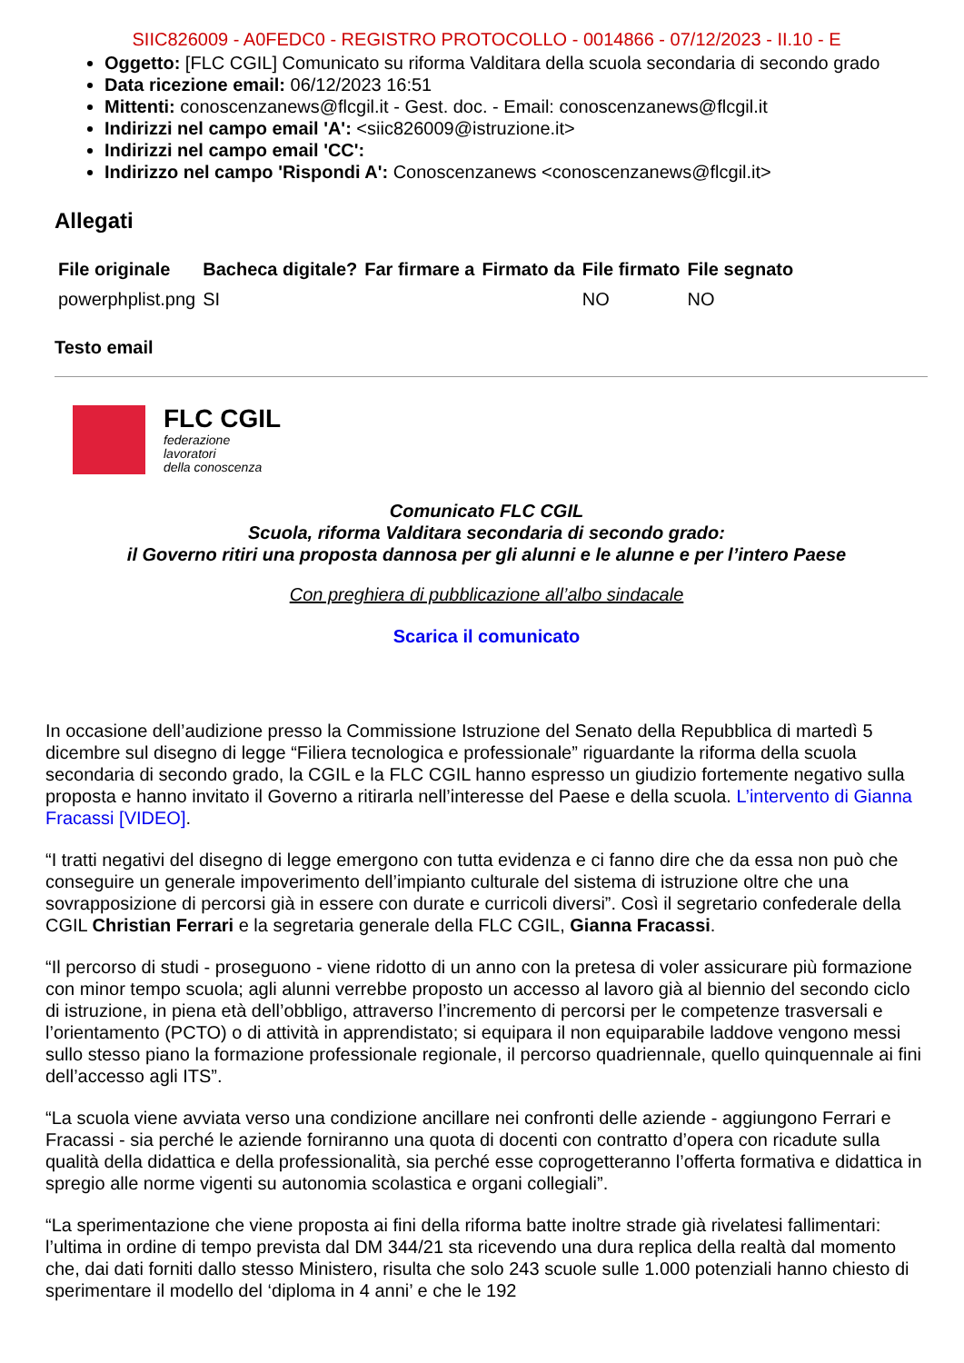SIIC826009 - A0FEDC0 - REGISTRO PROTOCOLLO - 0014866 - 07/12/2023 - II.10 - E
Oggetto: [FLC CGIL] Comunicato su riforma Valditara della scuola secondaria di secondo grado
Data ricezione email: 06/12/2023 16:51
Mittenti: conoscenzanews@flcgil.it - Gest. doc. - Email: conoscenzanews@flcgil.it
Indirizzi nel campo email 'A': <siic826009@istruzione.it>
Indirizzi nel campo email 'CC':
Indirizzo nel campo 'Rispondi A': Conoscenzanews <conoscenzanews@flcgil.it>
Allegati
| File originale | Bacheca digitale? | Far firmare a | Firmato da | File firmato | File segnato |
| --- | --- | --- | --- | --- | --- |
| powerphplist.png | SI | | | NO | NO |
Testo email
FLC CGIL
federazione
lavoratori
della conoscenza
Comunicato FLC CGIL
Scuola, riforma Valditara secondaria di secondo grado:
il Governo ritiri una proposta dannosa per gli alunni e le alunne e per l’intero Paese
Con preghiera di pubblicazione all’albo sindacale
Scarica il comunicato
In occasione dell’audizione presso la Commissione Istruzione del Senato della Repubblica di martedì 5 dicembre sul disegno di legge “Filiera tecnologica e professionale” riguardante la riforma della scuola secondaria di secondo grado, la CGIL e la FLC CGIL hanno espresso un giudizio fortemente negativo sulla proposta e hanno invitato il Governo a ritirarla nell’interesse del Paese e della scuola. L’intervento di Gianna Fracassi [VIDEO].
“I tratti negativi del disegno di legge emergono con tutta evidenza e ci fanno dire che da essa non può che conseguire un generale impoverimento dell’impianto culturale del sistema di istruzione oltre che una sovrapposizione di percorsi già in essere con durate e curricoli diversi”. Così il segretario confederale della CGIL Christian Ferrari e la segretaria generale della FLC CGIL, Gianna Fracassi.
“Il percorso di studi - proseguono - viene ridotto di un anno con la pretesa di voler assicurare più formazione con minor tempo scuola; agli alunni verrebbe proposto un accesso al lavoro già al biennio del secondo ciclo di istruzione, in piena età dell’obbligo, attraverso l’incremento di percorsi per le competenze trasversali e l’orientamento (PCTO) o di attività in apprendistato; si equipara il non equiparabile laddove vengono messi sullo stesso piano la formazione professionale regionale, il percorso quadriennale, quello quinquennale ai fini dell’accesso agli ITS”.
“La scuola viene avviata verso una condizione ancillare nei confronti delle aziende - aggiungono Ferrari e Fracassi - sia perché le aziende forniranno una quota di docenti con contratto d’opera con ricadute sulla qualità della didattica e della professionalità, sia perché esse coprogetteranno l’offerta formativa e didattica in spregio alle norme vigenti su autonomia scolastica e organi collegiali”.
“La sperimentazione che viene proposta ai fini della riforma batte inoltre strade già rivelatesi fallimentari: l’ultima in ordine di tempo prevista dal DM 344/21 sta ricevendo una dura replica della realtà dal momento che, dai dati forniti dallo stesso Ministero, risulta che solo 243 scuole sulle 1.000 potenziali hanno chiesto di sperimentare il modello del ‘diploma in 4 anni’ e che le 192